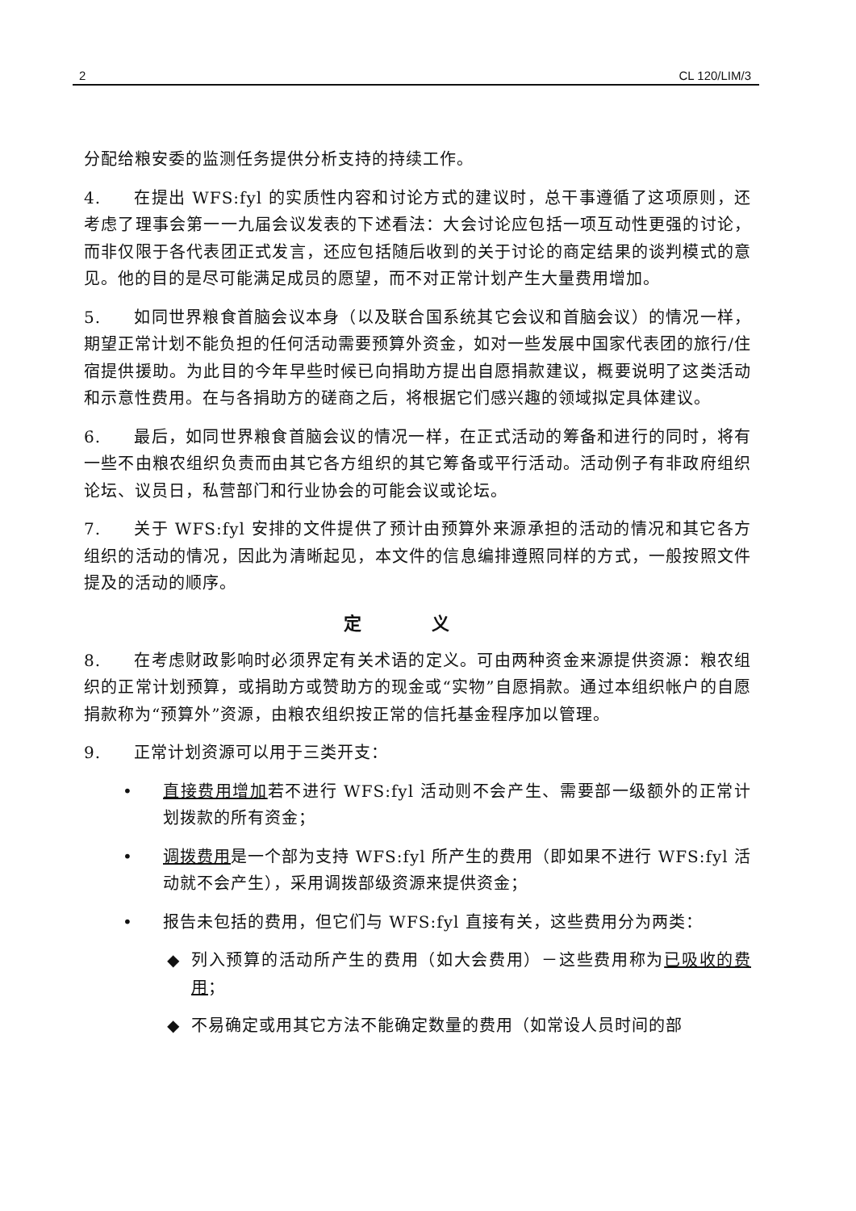2 CL 120/LIM/3
分配给粮安委的监测任务提供分析支持的持续工作。
4. 在提出 WFS:fyl 的实质性内容和讨论方式的建议时，总干事遵循了这项原则，还考虑了理事会第一一九届会议发表的下述看法：大会讨论应包括一项互动性更强的讨论，而非仅限于各代表团正式发言，还应包括随后收到的关于讨论的商定结果的谈判模式的意见。他的目的是尽可能满足成员的愿望，而不对正常计划产生大量费用增加。
5. 如同世界粮食首脑会议本身（以及联合国系统其它会议和首脑会议）的情况一样，期望正常计划不能负担的任何活动需要预算外资金，如对一些发展中国家代表团的旅行/住宿提供援助。为此目的今年早些时候已向捐助方提出自愿捐款建议，概要说明了这类活动和示意性费用。在与各捐助方的磋商之后，将根据它们感兴趣的领域拟定具体建议。
6. 最后，如同世界粮食首脑会议的情况一样，在正式活动的筹备和进行的同时，将有一些不由粮农组织负责而由其它各方组织的其它筹备或平行活动。活动例子有非政府组织论坛、议员日，私营部门和行业协会的可能会议或论坛。
7. 关于 WFS:fyl 安排的文件提供了预计由预算外来源承担的活动的情况和其它各方组织的活动的情况，因此为清晰起见，本文件的信息编排遵照同样的方式，一般按照文件提及的活动的顺序。
定 义
8. 在考虑财政影响时必须界定有关术语的定义。可由两种资金来源提供资源：粮农组织的正常计划预算，或捐助方或赞助方的现金或“实物”自愿捐款。通过本组织帐户的自愿捐款称为“预算外”资源，由粮农组织按正常的信托基金程序加以管理。
9. 正常计划资源可以用于三类开支：
• 直接费用增加若不进行 WFS:fyl 活动则不会产生、需要部一级额外的正常计划拨款的所有资金；
• 调拨费用是一个部为支持 WFS:fyl 所产生的费用（即如果不进行 WFS:fyl 活动就不会产生），采用调拨部级资源来提供资金；
• 报告未包括的费用，但它们与 WFS:fyl 直接有关，这些费用分为两类：
◆ 列入预算的活动所产生的费用（如大会费用）－这些费用称为已吸收的费用；
◆ 不易确定或用其它方法不能确定数量的费用（如常设人员时间的部